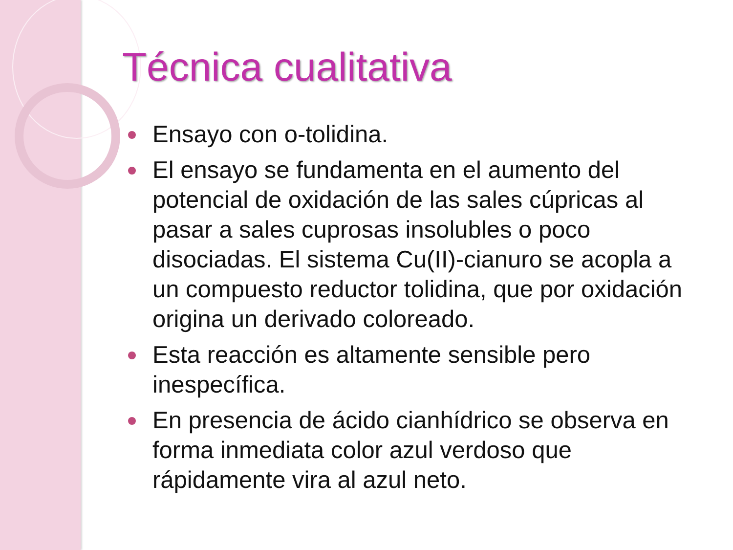Técnica cualitativa
Ensayo con o-tolidina.
El ensayo se fundamenta en el aumento del potencial de oxidación de las sales cúpricas al pasar a sales cuprosas insolubles o poco disociadas. El sistema Cu(II)-cianuro se acopla a un compuesto reductor tolidina, que por oxidación origina un derivado coloreado.
Esta reacción es altamente sensible pero inespecífica.
En presencia de ácido cianhídrico se observa en forma inmediata color azul verdoso que rápidamente vira al azul neto.